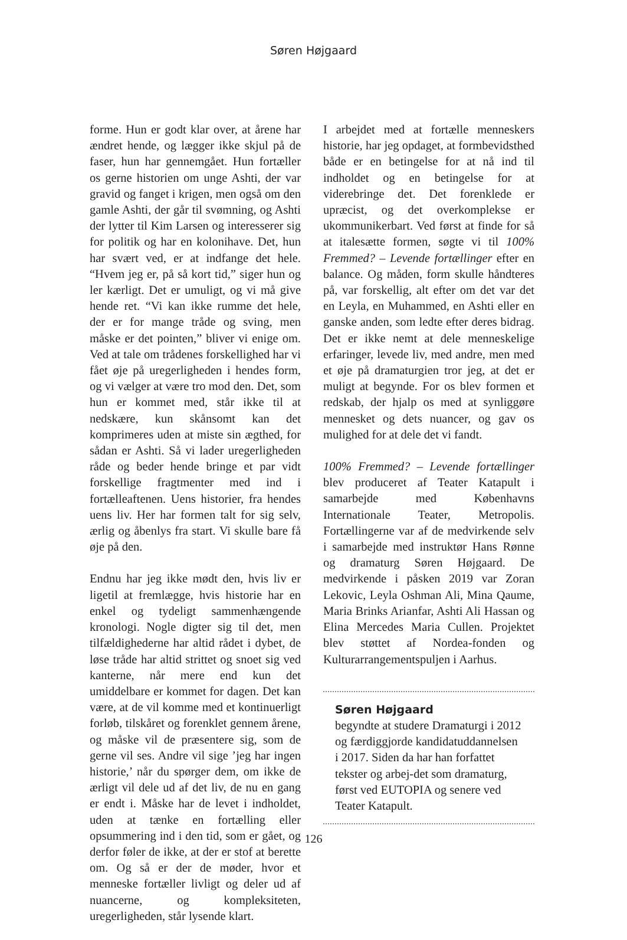Søren Højgaard
forme. Hun er godt klar over, at årene har ændret hende, og lægger ikke skjul på de faser, hun har gennemgået. Hun fortæller os gerne historien om unge Ashti, der var gravid og fanget i krigen, men også om den gamle Ashti, der går til svømning, og Ashti der lytter til Kim Larsen og interesserer sig for politik og har en kolonihave. Det, hun har svært ved, er at indfange det hele. “Hvem jeg er, på så kort tid,” siger hun og ler kærligt. Det er umuligt, og vi må give hende ret. “Vi kan ikke rumme det hele, der er for mange tråde og sving, men måske er det pointen,” bliver vi enige om. Ved at tale om trådenes forskellighed har vi fået øje på uregerligheden i hendes form, og vi vælger at være tro mod den. Det, som hun er kommet med, står ikke til at nedskære, kun skånsomt kan det komprimeres uden at miste sin ægthed, for sådan er Ashti. Så vi lader uregerligheden råde og beder hende bringe et par vidt forskellige fragtmenter med ind i fortælleaftenen. Uens historier, fra hendes uens liv. Her har formen talt for sig selv, ærlig og åbenlys fra start. Vi skulle bare få øje på den.
Endnu har jeg ikke mødt den, hvis liv er ligetil at fremlægge, hvis historie har en enkel og tydeligt sammenhængende kronologi. Nogle digter sig til det, men tilfældighederne har altid rådet i dybet, de løse tråde har altid strittet og snoet sig ved kanterne, når mere end kun det umiddelbare er kommet for dagen. Det kan være, at de vil komme med et kontinuerligt forløb, tilskåret og forenklet gennem årene, og måske vil de præsentere sig, som de gerne vil ses. Andre vil sige ’jeg har ingen historie,’ når du spørger dem, om ikke de ærligt vil dele ud af det liv, de nu en gang er endt i. Måske har de levet i indholdet, uden at tænke en fortælling eller opsummering ind i den tid, som er gået, og derfor føler de ikke, at der er stof at berette om. Og så er der de møder, hvor et menneske fortæller livligt og deler ud af nuancerne, og kompleksiteten, uregerligheden, står lysende klart.
I arbejdet med at fortælle menneskers historie, har jeg opdaget, at formbevidsthed både er en betingelse for at nå ind til indholdet og en betingelse for at viderebringe det. Det forenklede er upræcist, og det overkomplekse er ukommunikerbart. Ved først at finde for så at italesætte formen, søgte vi til 100% Fremmed? – Levende fortællinger efter en balance. Og måden, form skulle håndteres på, var forskellig, alt efter om det var det en Leyla, en Muhammed, en Ashti eller en ganske anden, som ledte efter deres bidrag. Det er ikke nemt at dele menneskelige erfaringer, levede liv, med andre, men med et øje på dramaturgien tror jeg, at det er muligt at begynde. For os blev formen et redskab, der hjalp os med at synliggøre mennesket og dets nuancer, og gav os mulighed for at dele det vi fandt.
100% Fremmed? – Levende fortællinger blev produceret af Teater Katapult i samarbejde med Københavns Internationale Teater, Metropolis. Fortællingerne var af de medvirkende selv i samarbejde med instruktør Hans Rønne og dramaturg Søren Højgaard. De medvirkende i påsken 2019 var Zoran Lekovic, Leyla Oshman Ali, Mina Qaume, Maria Brinks Arianfar, Ashti Ali Hassan og Elina Mercedes Maria Cullen. Projektet blev støttet af Nordea-fonden og Kulturarrangementspuljen i Aarhus.
Søren Højgaard
begyndte at studere Dramaturgi i 2012 og færdiggjorde kandidatuddannelsen i 2017. Siden da har han forfattet tekster og arbej-det som dramaturg, først ved EUTOPIA og senere ved Teater Katapult.
126